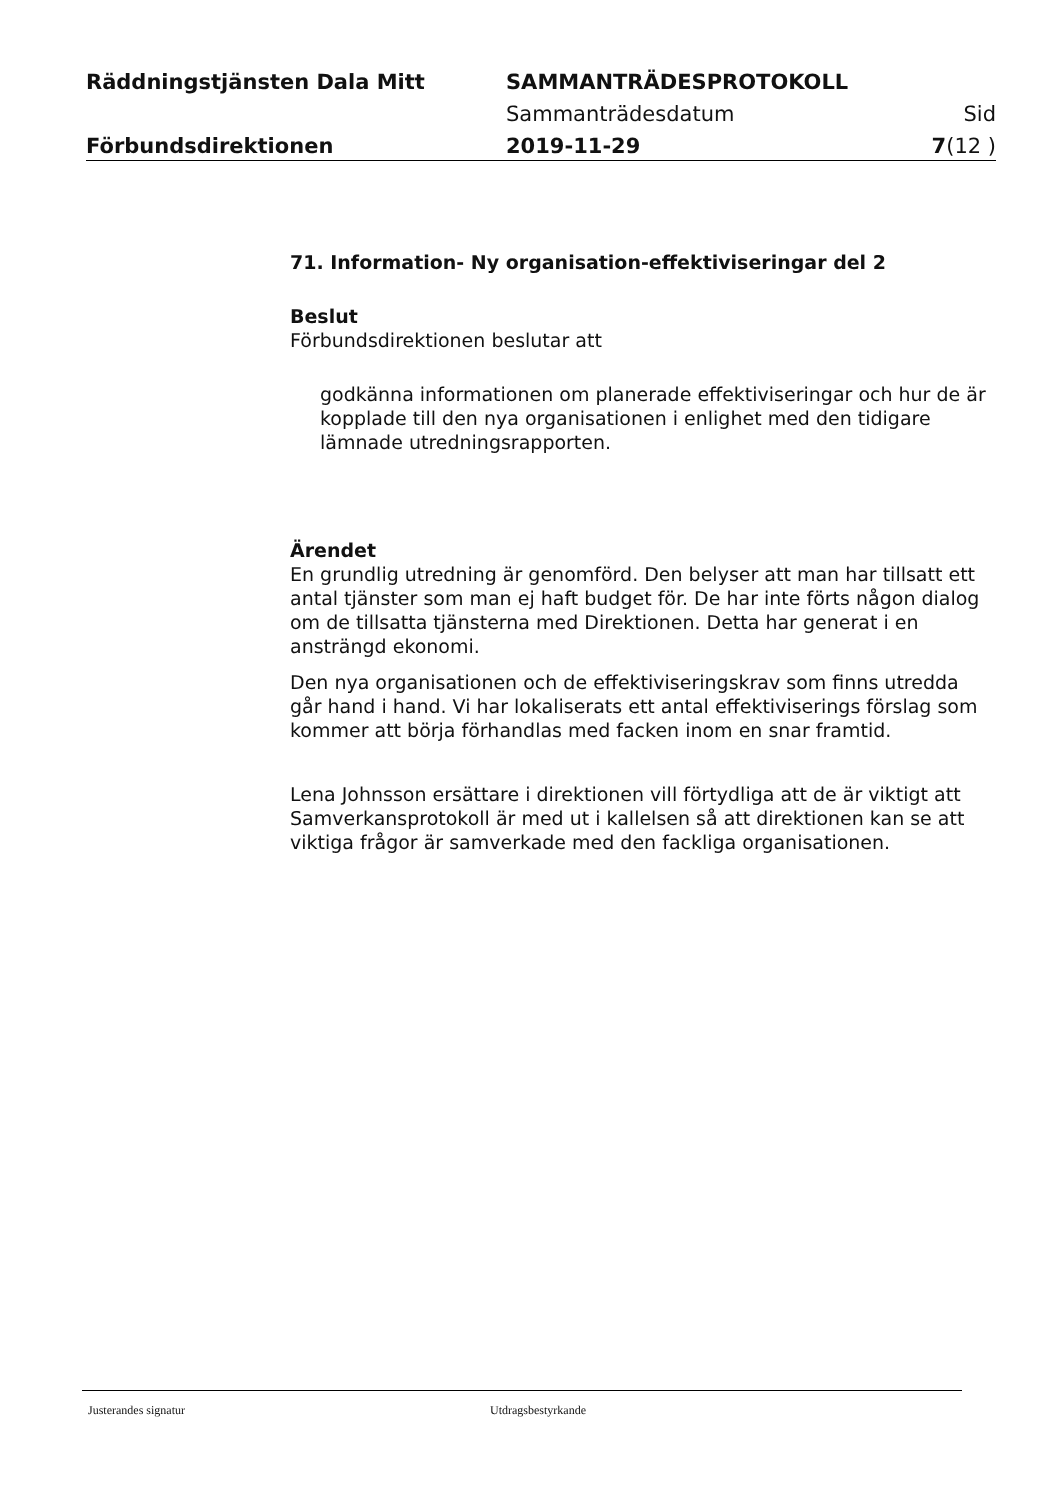Räddningstjänsten Dala Mitt SAMMANTRÄDESPROTOKOLL
Sammanträdesdatum Sid
Förbundsdirektionen 2019-11-29 7(12 )
71. Information- Ny organisation-effektiviseringar del 2
Beslut
Förbundsdirektionen beslutar att
godkänna informationen om planerade effektiviseringar och hur de är kopplade till den nya organisationen i enlighet med den tidigare lämnade utredningsrapporten.
Ärendet
En grundlig utredning är genomförd. Den belyser att man har tillsatt ett antal tjänster som man ej haft budget för. De har inte förts någon dialog om de tillsatta tjänsterna med Direktionen. Detta har generat i en ansträngd ekonomi.
Den nya organisationen och de effektiviseringskrav som finns utredda går hand i hand. Vi har lokaliserats ett antal effektiviserings förslag som kommer att börja förhandlas med facken inom en snar framtid.
Lena Johnsson ersättare i direktionen vill förtydliga att de är viktigt att Samverkansprotokoll är med ut i kallelsen så att direktionen kan se att viktiga frågor är samverkade med den fackliga organisationen.
Justerandes signatur Utdragsbestyrkande